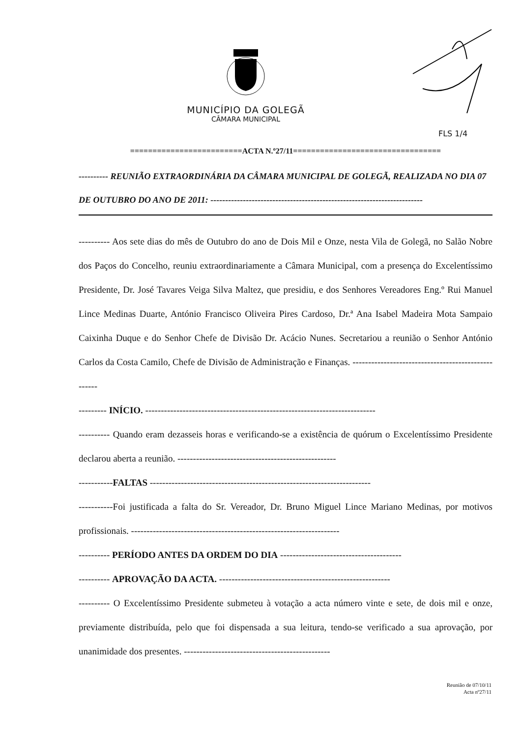MUNICÍPIO DA GOLEGÃ
CÂMARA MUNICIPAL
FLS 1/4
=========================ACTA N.º27/11=================================
---------- REUNIÃO EXTRAORDINÁRIA DA CÂMARA MUNICIPAL DE GOLEGÃ, REALIZADA NO DIA 07 DE OUTUBRO DO ANO DE 2011: ------------------------------------------------------------------------
---------- Aos sete dias do mês de Outubro do ano de Dois Mil e Onze, nesta Vila de Golegã, no Salão Nobre dos Paços do Concelho, reuniu extraordinariamente a Câmara Municipal, com a presença do Excelentíssimo Presidente, Dr. José Tavares Veiga Silva Maltez, que presidiu, e dos Senhores Vereadores Eng.º Rui Manuel Lince Medinas Duarte, António Francisco Oliveira Pires Cardoso, Dr.ª Ana Isabel Madeira Mota Sampaio Caixinha Duque e do Senhor Chefe de Divisão Dr. Acácio Nunes. Secretariou a reunião o Senhor António Carlos da Costa Camilo, Chefe de Divisão de Administração e Finanças. ---------------------------------------------------
--------- INÍCIO. --------------------------------------------------------------------------
---------- Quando eram dezasseis horas e verificando-se a existência de quórum o Excelentíssimo Presidente declarou aberta a reunião. ---------------------------------------------------
-----------FALTAS -----------------------------------------------------------------------
-----------Foi justificada a falta do Sr. Vereador, Dr. Bruno Miguel Lince Mariano Medinas, por motivos profissionais. -------------------------------------------------------------------
---------- PERÍODO ANTES DA ORDEM DO DIA ---------------------------------------
---------- APROVAÇÃO DA ACTA. -------------------------------------------------------
---------- O Excelentíssimo Presidente submeteu à votação a acta número vinte e sete, de dois mil e onze, previamente distribuída, pelo que foi dispensada a sua leitura, tendo-se verificado a sua aprovação, por unanimidade dos presentes. -----------------------------------------------
Reunião de 07/10/11
Acta nº27/11